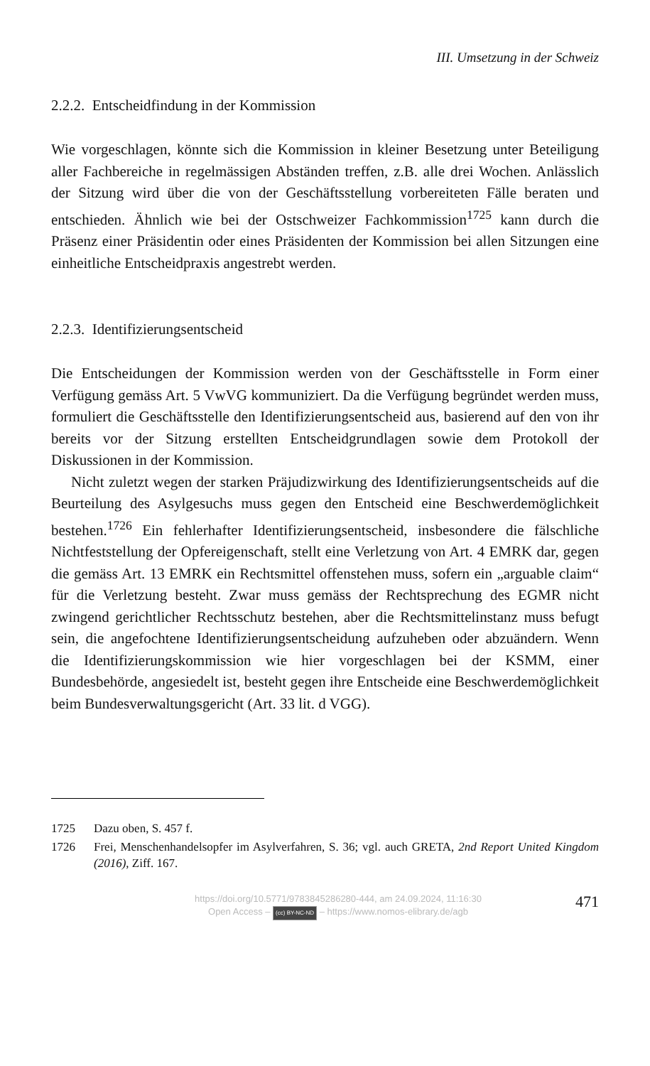III. Umsetzung in der Schweiz
2.2.2. Entscheidfindung in der Kommission
Wie vorgeschlagen, könnte sich die Kommission in kleiner Besetzung unter Beteiligung aller Fachbereiche in regelmässigen Abständen treffen, z.B. alle drei Wochen. Anlässlich der Sitzung wird über die von der Geschäftsstellung vorbereiteten Fälle beraten und entschieden. Ähnlich wie bei der Ostschweizer Fachkommission<sup>1725</sup> kann durch die Präsenz einer Präsidentin oder eines Präsidenten der Kommission bei allen Sitzungen eine einheitliche Entscheidpraxis angestrebt werden.
2.2.3. Identifizierungsentscheid
Die Entscheidungen der Kommission werden von der Geschäftsstelle in Form einer Verfügung gemäss Art. 5 VwVG kommuniziert. Da die Verfügung begründet werden muss, formuliert die Geschäftsstelle den Identifizierungsentscheid aus, basierend auf den von ihr bereits vor der Sitzung erstellten Entscheidgrundlagen sowie dem Protokoll der Diskussionen in der Kommission.
Nicht zuletzt wegen der starken Präjudizwirkung des Identifizierungsentscheids auf die Beurteilung des Asylgesuchs muss gegen den Entscheid eine Beschwerdemöglichkeit bestehen.<sup>1726</sup> Ein fehlerhafter Identifizierungsentscheid, insbesondere die fälschliche Nichtfeststellung der Opfereigenschaft, stellt eine Verletzung von Art. 4 EMRK dar, gegen die gemäss Art. 13 EMRK ein Rechtsmittel offenstehen muss, sofern ein „arguable claim“ für die Verletzung besteht. Zwar muss gemäss der Rechtsprechung des EGMR nicht zwingend gerichtlicher Rechtsschutz bestehen, aber die Rechtsmittelinstanz muss befugt sein, die angefochtene Identifizierungsentscheidung aufzuheben oder abzuändern. Wenn die Identifizierungskommission wie hier vorgeschlagen bei der KSMM, einer Bundesbehörde, angesiedelt ist, besteht gegen ihre Entscheide eine Beschwerdemöglichkeit beim Bundesverwaltungsgericht (Art. 33 lit. d VGG).
1725 Dazu oben, S. 457 f.
1726 Frei, Menschenhandelsopfer im Asylverfahren, S. 36; vgl. auch GRETA, 2nd Report United Kingdom (2016), Ziff. 167.
https://doi.org/10.5771/9783845286280-444, am 24.09.2024, 11:16:30
Open Access – (cc) BY-NC-ND – https://www.nomos-elibrary.de/agb
471